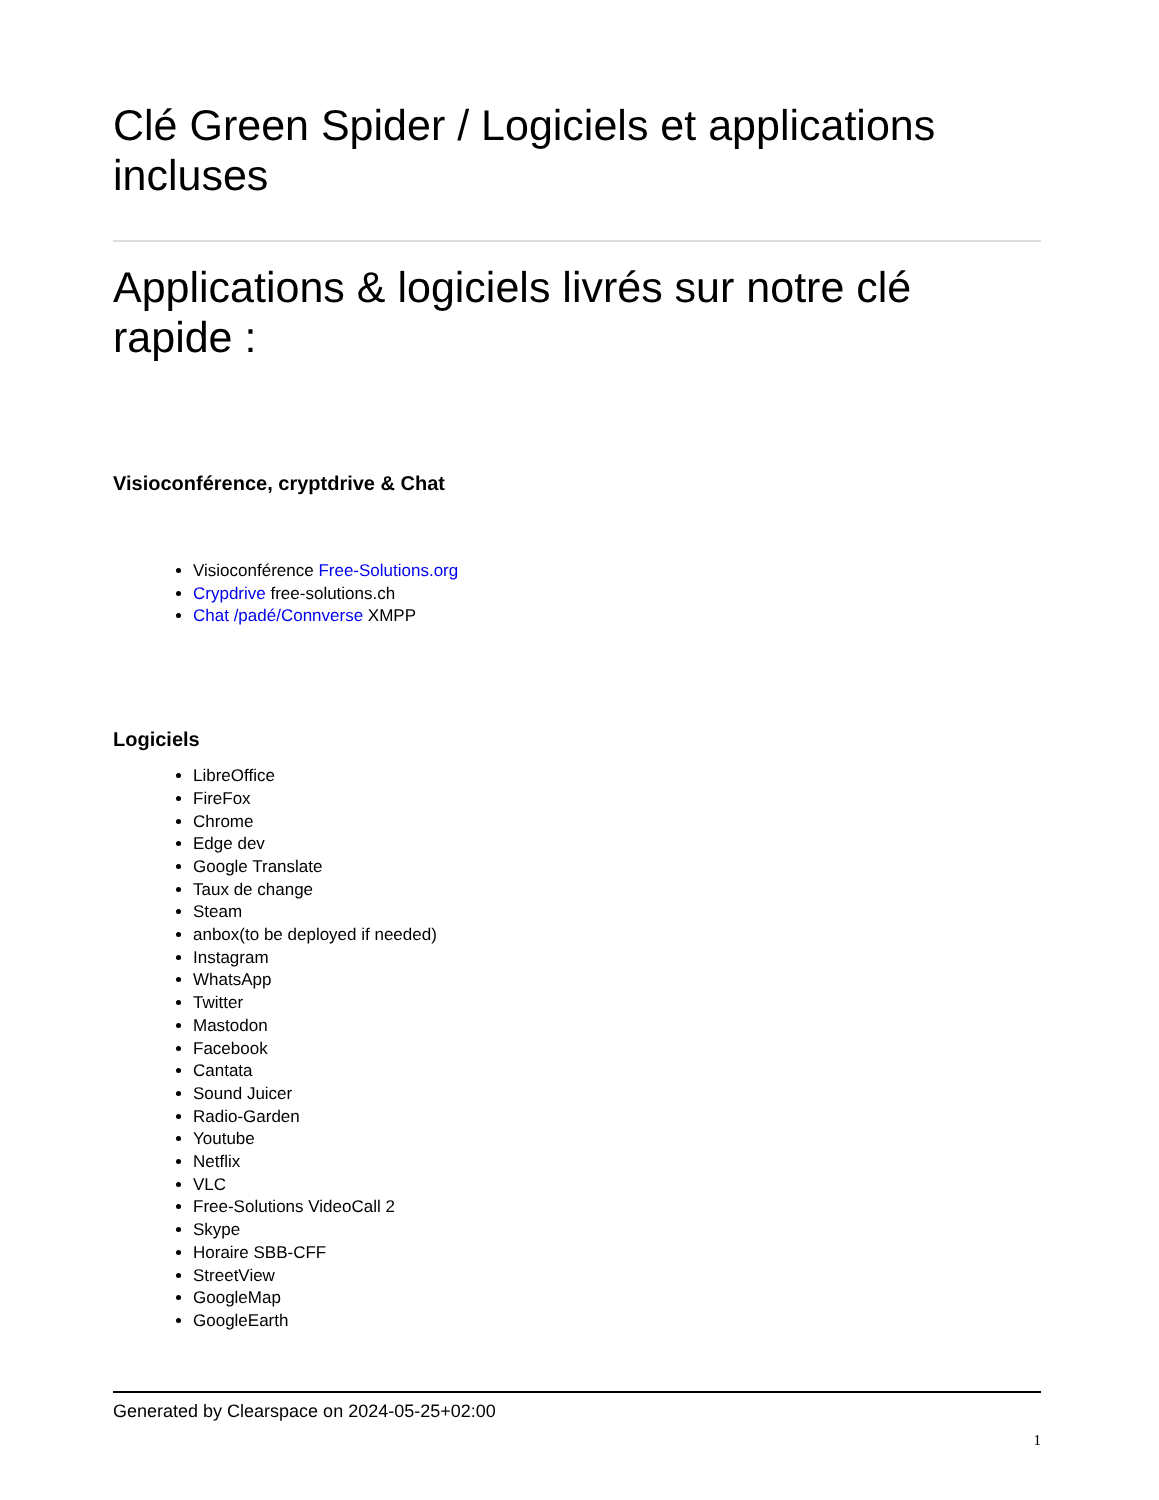Clé Green Spider / Logiciels et applications incluses
Applications & logiciels livrés sur notre clé rapide :
Visioconférence, cryptdrive & Chat
Visioconférence Free-Solutions.org
Crypdrive free-solutions.ch
Chat /padé/Connverse XMPP
Logiciels
LibreOffice
FireFox
Chrome
Edge dev
Google Translate
Taux de change
Steam
anbox(to be deployed if needed)
Instagram
WhatsApp
Twitter
Mastodon
Facebook
Cantata
Sound Juicer
Radio-Garden
Youtube
Netflix
VLC
Free-Solutions VideoCall 2
Skype
Horaire SBB-CFF
StreetView
GoogleMap
GoogleEarth
Generated by Clearspace on 2024-05-25+02:00
1